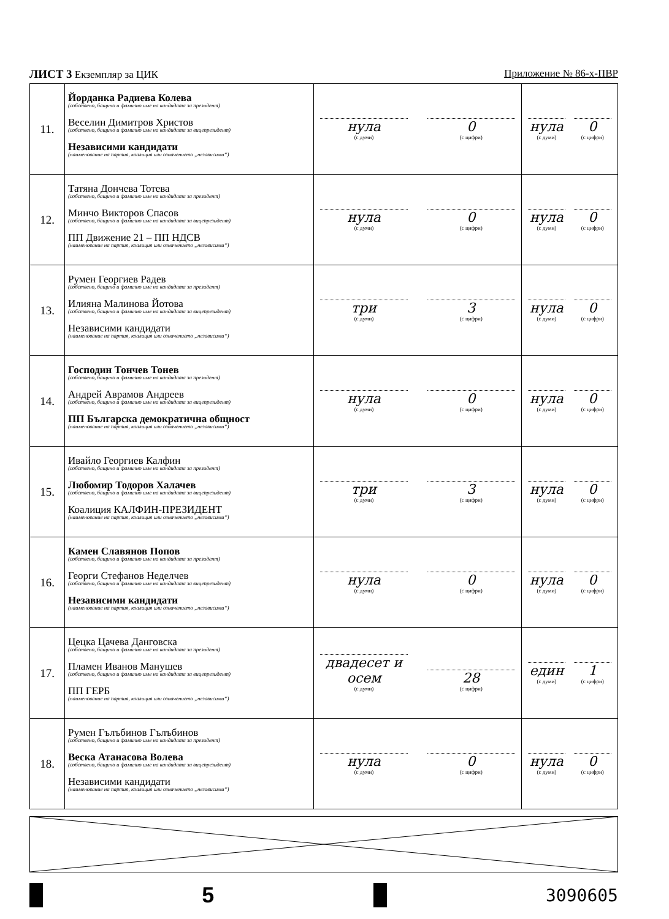ЛИСТ 3 Екземпляр за ЦИК Приложение № 86-х-ПВР
| 11. | Йорданка Радиева Колева (собствено, бащино и фамилно име на кандидата за президент) Веселин Димитров Христов (собствено, бащино и фамилно име на кандидата за вицепрезидент) Независими кандидати (наименование на партия, коалиция или означението „независими“) | нула (с думи) 0 (с цифри) | нула (с думи) 0 (с цифри) |
| 12. | Татяна Дончева Тотева (собствено, бащино и фамилно име на кандидата за президент) Минчо Викторов Спасов (собствено, бащино и фамилно име на кандидата за вицепрезидент) ПП Движение 21 – ПП НДСВ (наименование на партия, коалиция или означението „независими“) | нула (с думи) 0 (с цифри) | нула (с думи) 0 (с цифри) |
| 13. | Румен Георгиев Радев (собствено, бащино и фамилно име на кандидата за президент) Илияна Малинова Йотова (собствено, бащино и фамилно име на кандидата за вицепрезидент) Независими кандидати (наименование на партия, коалиция или означението „независими“) | три (с думи) 3 (с цифри) | нула (с думи) 0 (с цифри) |
| 14. | Господин Тончев Тонев (собствено, бащино и фамилно име на кандидата за президент) Андрей Аврамов Андреев (собствено, бащино и фамилно име на кандидата за вицепрезидент) ПП Българска демократична общност (наименование на партия, коалиция или означението „независими“) | нула (с думи) 0 (с цифри) | нула (с думи) 0 (с цифри) |
| 15. | Ивайло Георгиев Калфин (собствено, бащино и фамилно име на кандидата за президент) Любомир Тодоров Халачев (собствено, бащино и фамилно име на кандидата за вицепрезидент) Коалиция КАЛФИН-ПРЕЗИДЕНТ (наименование на партия, коалиция или означението „независими“) | три (с думи) 3 (с цифри) | нула (с думи) 0 (с цифри) |
| 16. | Камен Славянов Попов (собствено, бащино и фамилно име на кандидата за президент) Георги Стефанов Неделчев (собствено, бащино и фамилно име на кандидата за вицепрезидент) Независими кандидати (наименование на партия, коалиция или означението „независими“) | нула (с думи) 0 (с цифри) | нула (с думи) 0 (с цифри) |
| 17. | Цецка Цачева Данговска (собствено, бащино и фамилно име на кандидата за президент) Пламен Иванов Манушев (собствено, бащино и фамилно име на кандидата за вицепрезидент) ПП ГЕРБ (наименование на партия, коалиция или означението „независими“) | двадесет и осем (с думи) 28 (с цифри) | един (с думи) 1 (с цифри) |
| 18. | Румен Гълъбинов Гълъбинов (собствено, бащино и фамилно име на кандидата за президент) Веска Атанасова Волева (собствено, бащино и фамилно име на кандидата за вицепрезидент) Независими кандидати (наименование на партия, коалиция или означението „независими“) | нула (с думи) 0 (с цифри) | нула (с думи) 0 (с цифри) |
5
3090605